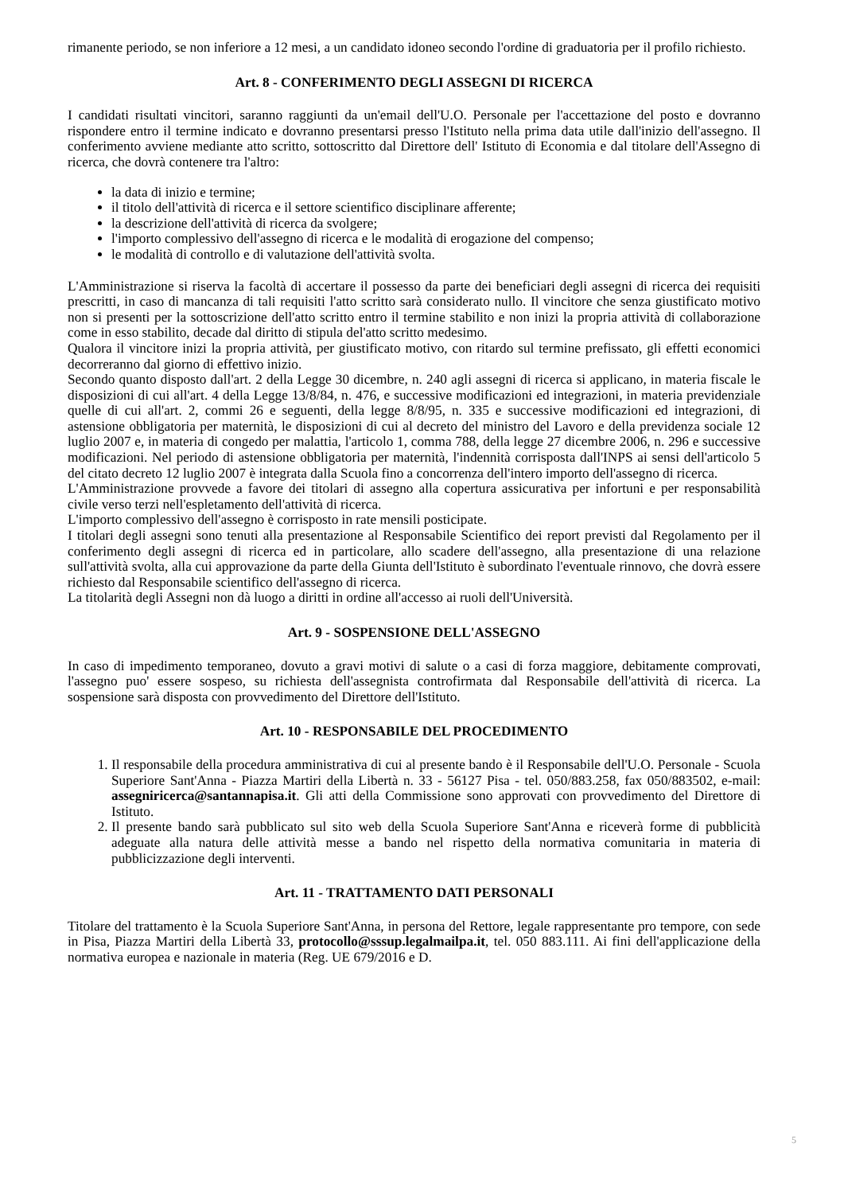rimanente periodo, se non inferiore a 12 mesi, a un candidato idoneo secondo l'ordine di graduatoria per il profilo richiesto.
Art. 8 - CONFERIMENTO DEGLI ASSEGNI DI RICERCA
I candidati risultati vincitori, saranno raggiunti da un'email dell'U.O. Personale per l'accettazione del posto e dovranno rispondere entro il termine indicato e dovranno presentarsi presso l'Istituto nella prima data utile dall'inizio dell'assegno. Il conferimento avviene mediante atto scritto, sottoscritto dal Direttore dell' Istituto di Economia e dal titolare dell'Assegno di ricerca, che dovrà contenere tra l'altro:
la data di inizio e termine;
il titolo dell'attività di ricerca e il settore scientifico disciplinare afferente;
la descrizione dell'attività di ricerca da svolgere;
l'importo complessivo dell'assegno di ricerca e le modalità di erogazione del compenso;
le modalità di controllo e di valutazione dell'attività svolta.
L'Amministrazione si riserva la facoltà di accertare il possesso da parte dei beneficiari degli assegni di ricerca dei requisiti prescritti, in caso di mancanza di tali requisiti l'atto scritto sarà considerato nullo. Il vincitore che senza giustificato motivo non si presenti per la sottoscrizione dell'atto scritto entro il termine stabilito e non inizi la propria attività di collaborazione come in esso stabilito, decade dal diritto di stipula del'atto scritto medesimo.
Qualora il vincitore inizi la propria attività, per giustificato motivo, con ritardo sul termine prefissato, gli effetti economici decorreranno dal giorno di effettivo inizio.
Secondo quanto disposto dall'art. 2 della Legge 30 dicembre, n. 240 agli assegni di ricerca si applicano, in materia fiscale le disposizioni di cui all'art. 4 della Legge 13/8/84, n. 476, e successive modificazioni ed integrazioni, in materia previdenziale quelle di cui all'art. 2, commi 26 e seguenti, della legge 8/8/95, n. 335 e successive modificazioni ed integrazioni, di astensione obbligatoria per maternità, le disposizioni di cui al decreto del ministro del Lavoro e della previdenza sociale 12 luglio 2007 e, in materia di congedo per malattia, l'articolo 1, comma 788, della legge 27 dicembre 2006, n. 296 e successive modificazioni. Nel periodo di astensione obbligatoria per maternità, l'indennità corrisposta dall'INPS ai sensi dell'articolo 5 del citato decreto 12 luglio 2007 è integrata dalla Scuola fino a concorrenza dell'intero importo dell'assegno di ricerca.
L'Amministrazione provvede a favore dei titolari di assegno alla copertura assicurativa per infortuni e per responsabilità civile verso terzi nell'espletamento dell'attività di ricerca.
L'importo complessivo dell'assegno è corrisposto in rate mensili posticipate.
I titolari degli assegni sono tenuti alla presentazione al Responsabile Scientifico dei report previsti dal Regolamento per il conferimento degli assegni di ricerca ed in particolare, allo scadere dell'assegno, alla presentazione di una relazione sull'attività svolta, alla cui approvazione da parte della Giunta dell'Istituto è subordinato l'eventuale rinnovo, che dovrà essere richiesto dal Responsabile scientifico dell'assegno di ricerca.
La titolarità degli Assegni non dà luogo a diritti in ordine all'accesso ai ruoli dell'Università.
Art. 9 - SOSPENSIONE DELL'ASSEGNO
In caso di impedimento temporaneo, dovuto a gravi motivi di salute o a casi di forza maggiore, debitamente comprovati, l'assegno puo' essere sospeso, su richiesta dell'assegnista controfirmata dal Responsabile dell'attività di ricerca. La sospensione sarà disposta con provvedimento del Direttore dell'Istituto.
Art. 10 - RESPONSABILE DEL PROCEDIMENTO
1. Il responsabile della procedura amministrativa di cui al presente bando è il Responsabile dell'U.O. Personale - Scuola Superiore Sant'Anna - Piazza Martiri della Libertà n. 33 - 56127 Pisa - tel. 050/883.258, fax 050/883502, e-mail: assegniricerca@santannapisa.it. Gli atti della Commissione sono approvati con provvedimento del Direttore di Istituto.
2. Il presente bando sarà pubblicato sul sito web della Scuola Superiore Sant'Anna e riceverà forme di pubblicità adeguate alla natura delle attività messe a bando nel rispetto della normativa comunitaria in materia di pubblicizzazione degli interventi.
Art. 11 - TRATTAMENTO DATI PERSONALI
Titolare del trattamento è la Scuola Superiore Sant'Anna, in persona del Rettore, legale rappresentante pro tempore, con sede in Pisa, Piazza Martiri della Libertà 33, protocollo@sssup.legalmailpa.it, tel. 050 883.111. Ai fini dell'applicazione della normativa europea e nazionale in materia (Reg. UE 679/2016 e D.
5